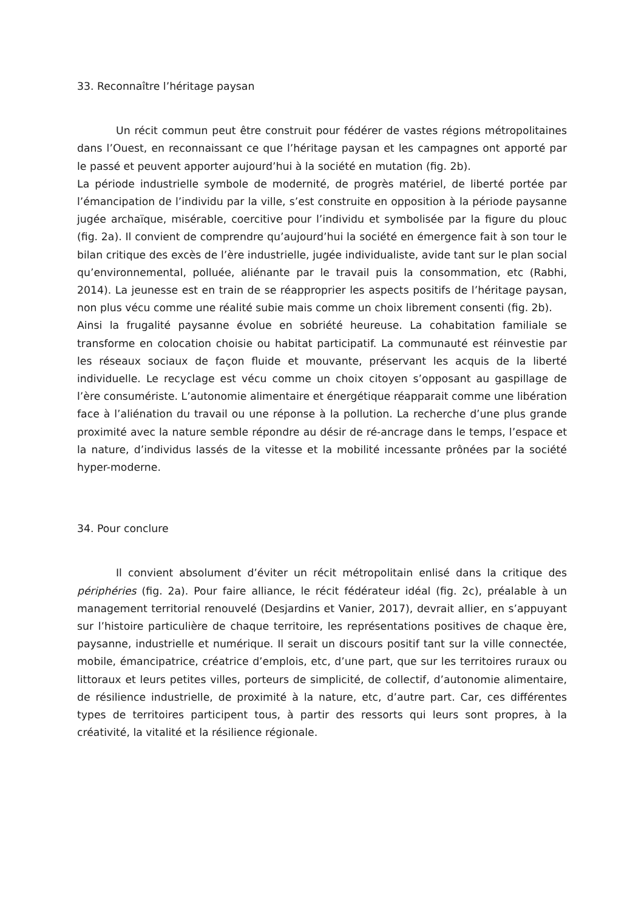33. Reconnaître l’héritage paysan
Un récit commun peut être construit pour fédérer de vastes régions métropolitaines dans l’Ouest, en reconnaissant ce que l’héritage paysan et les campagnes ont apporté par le passé et peuvent apporter aujourd’hui à la société en mutation (fig. 2b).
La période industrielle symbole de modernité, de progrès matériel, de liberté portée par l’émancipation de l’individu par la ville, s’est construite en opposition à la période paysanne jugée archaïque, misérable, coercitive pour l’individu et symbolisée par la figure du plouc (fig. 2a). Il convient de comprendre qu’aujourd’hui la société en émergence fait à son tour le bilan critique des excès de l’ère industrielle, jugée individualiste, avide tant sur le plan social qu’environnemental, polluée, aliénante par le travail puis la consommation, etc (Rabhi, 2014). La jeunesse est en train de se réapproprier les aspects positifs de l’héritage paysan, non plus vécu comme une réalité subie mais comme un choix librement consenti (fig. 2b).
Ainsi la frugalité paysanne évolue en sobriété heureuse. La cohabitation familiale se transforme en colocation choisie ou habitat participatif. La communauté est réinvestie par les réseaux sociaux de façon fluide et mouvante, préservant les acquis de la liberté individuelle. Le recyclage est vécu comme un choix citoyen s’opposant au gaspillage de l’ère consumériste. L’autonomie alimentaire et énergétique réapparait comme une libération face à l’aliénation du travail ou une réponse à la pollution. La recherche d’une plus grande proximité avec la nature semble répondre au désir de ré-ancrage dans le temps, l’espace et la nature, d’individus lassés de la vitesse et la mobilité incessante prônées par la société hyper-moderne.
34. Pour conclure
Il convient absolument d’éviter un récit métropolitain enlisé dans la critique des périphéries (fig. 2a). Pour faire alliance, le récit fédérateur idéal (fig. 2c), préalable à un management territorial renouvelé (Desjardins et Vanier, 2017), devrait allier, en s’appuyant sur l’histoire particulière de chaque territoire, les représentations positives de chaque ère, paysanne, industrielle et numérique. Il serait un discours positif tant sur la ville connectée, mobile, émancipatrice, créatrice d’emplois, etc, d’une part, que sur les territoires ruraux ou littoraux et leurs petites villes, porteurs de simplicité, de collectif, d’autonomie alimentaire, de résilience industrielle, de proximité à la nature, etc, d’autre part. Car, ces différentes types de territoires participent tous, à partir des ressorts qui leurs sont propres, à la créativité, la vitalité et la résilience régionale.